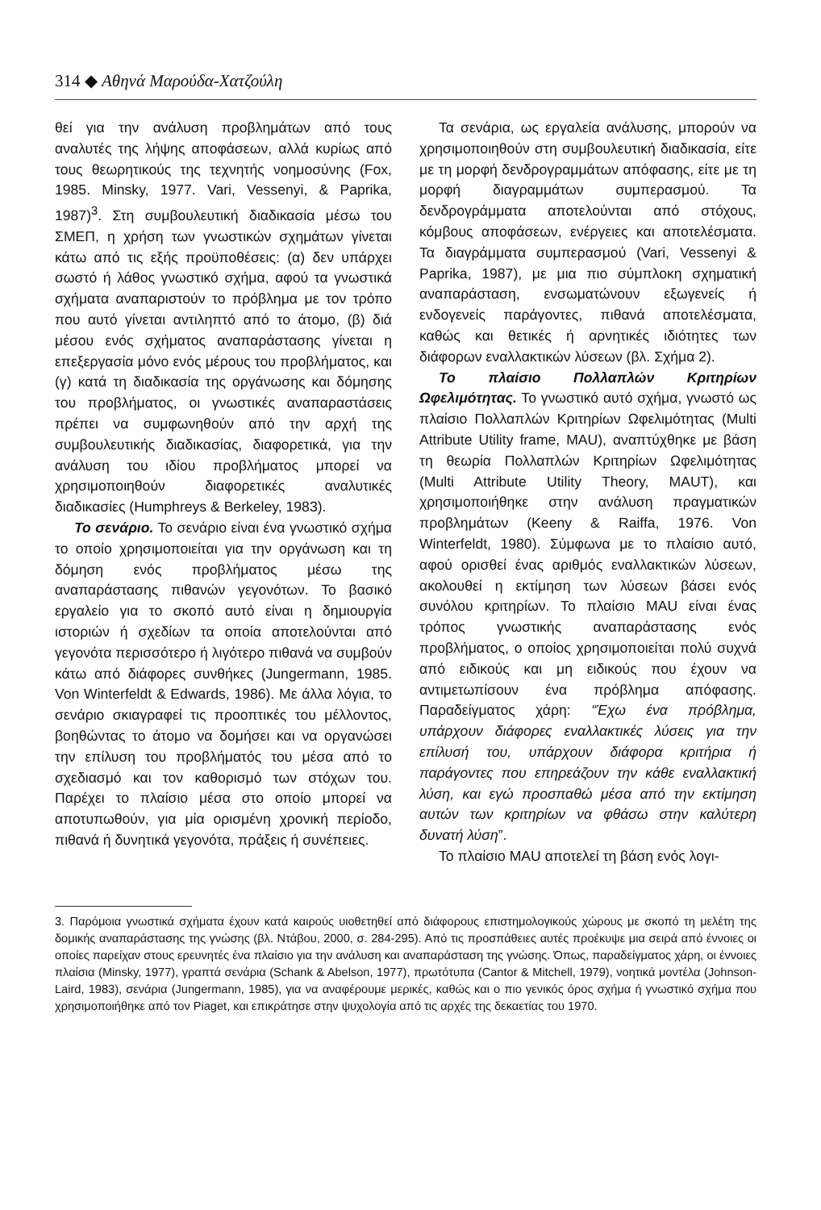314 ◆ Αθηνά Μαρούδα-Χατζούλη
θεί για την ανάλυση προβλημάτων από τους αναλυτές της λήψης αποφάσεων, αλλά κυρίως από τους θεωρητικούς της τεχνητής νοημοσύνης (Fox, 1985. Minsky, 1977. Vari, Vessenyi, & Paprika, 1987)<sup>3</sup>. Στη συμβουλευτική διαδικασία μέσω του ΣΜΕΠ, η χρήση των γνωστικών σχημάτων γίνεται κάτω από τις εξής προϋποθέσεις: (α) δεν υπάρχει σωστό ή λάθος γνωστικό σχήμα, αφού τα γνωστικά σχήματα αναπαριστούν το πρόβλημα με τον τρόπο που αυτό γίνεται αντιληπτό από το άτομο, (β) διά μέσου ενός σχήματος αναπαράστασης γίνεται η επεξεργασία μόνο ενός μέρους του προβλήματος, και (γ) κατά τη διαδικασία της οργάνωσης και δόμησης του προβλήματος, οι γνωστικές αναπαραστάσεις πρέπει να συμφωνηθούν από την αρχή της συμβουλευτικής διαδικασίας, διαφορετικά, για την ανάλυση του ιδίου προβλήματος μπορεί να χρησιμοποιηθούν διαφορετικές αναλυτικές διαδικασίες (Humphreys & Berkeley, 1983).
Το σενάριο. Το σενάριο είναι ένα γνωστικό σχήμα το οποίο χρησιμοποιείται για την οργάνωση και τη δόμηση ενός προβλήματος μέσω της αναπαράστασης πιθανών γεγονότων. Το βασικό εργαλείο για το σκοπό αυτό είναι η δημιουργία ιστοριών ή σχεδίων τα οποία αποτελούνται από γεγονότα περισσότερο ή λιγότερο πιθανά να συμβούν κάτω από διάφορες συνθήκες (Jungermann, 1985. Von Winterfeldt & Edwards, 1986). Με άλλα λόγια, το σενάριο σκιαγραφεί τις προοπτικές του μέλλοντος, βοηθώντας το άτομο να δομήσει και να οργανώσει την επίλυση του προβλήματός του μέσα από το σχεδιασμό και τον καθορισμό των στόχων του. Παρέχει το πλαίσιο μέσα στο οποίο μπορεί να αποτυπωθούν, για μία ορισμένη χρονική περίοδο, πιθανά ή δυνητικά γεγονότα, πράξεις ή συνέπειες.
Τα σενάρια, ως εργαλεία ανάλυσης, μπορούν να χρησιμοποιηθούν στη συμβουλευτική διαδικασία, είτε με τη μορφή δενδρογραμμάτων απόφασης, είτε με τη μορφή διαγραμμάτων συμπερασμού. Τα δενδρογράμματα αποτελούνται από στόχους, κόμβους αποφάσεων, ενέργειες και αποτελέσματα. Τα διαγράμματα συμπερασμού (Vari, Vessenyi & Paprika, 1987), με μια πιο σύμπλοκη σχηματική αναπαράσταση, ενσωματώνουν εξωγενείς ή ενδογενείς παράγοντες, πιθανά αποτελέσματα, καθώς και θετικές ή αρνητικές ιδιότητες των διάφορων εναλλακτικών λύσεων (βλ. Σχήμα 2).
Το πλαίσιο Πολλαπλών Κριτηρίων Ωφελιμότητας. Το γνωστικό αυτό σχήμα, γνωστό ως πλαίσιο Πολλαπλών Κριτηρίων Ωφελιμότητας (Multi Attribute Utility frame, MAU), αναπτύχθηκε με βάση τη θεωρία Πολλαπλών Κριτηρίων Ωφελιμότητας (Multi Attribute Utility Theory, MAUT), και χρησιμοποιήθηκε στην ανάλυση πραγματικών προβλημάτων (Keeny & Raiffa, 1976. Von Winterfeldt, 1980). Σύμφωνα με το πλαίσιο αυτό, αφού ορισθεί ένας αριθμός εναλλακτικών λύσεων, ακολουθεί η εκτίμηση των λύσεων βάσει ενός συνόλου κριτηρίων. Το πλαίσιο MAU είναι ένας τρόπος γνωστικής αναπαράστασης ενός προβλήματος, ο οποίος χρησιμοποιείται πολύ συχνά από ειδικούς και μη ειδικούς που έχουν να αντιμετωπίσουν ένα πρόβλημα απόφασης. Παραδείγματος χάρη: “Έχω ένα πρόβλημα, υπάρχουν διάφορες εναλλακτικές λύσεις για την επίλυσή του, υπάρχουν διάφορα κριτήρια ή παράγοντες που επηρεάζουν την κάθε εναλλακτική λύση, και εγώ προσπαθώ μέσα από την εκτίμηση αυτών των κριτηρίων να φθάσω στην καλύτερη δυνατή λύση”.
Το πλαίσιο MAU αποτελεί τη βάση ενός λογι-
3. Παρόμοια γνωστικά σχήματα έχουν κατά καιρούς υιοθετηθεί από διάφορους επιστημολογικούς χώρους με σκοπό τη μελέτη της δομικής αναπαράστασης της γνώσης (βλ. Ντάβου, 2000, σ. 284-295). Από τις προσπάθειες αυτές προέκυψε μια σειρά από έννοιες οι οποίες παρείχαν στους ερευνητές ένα πλαίσιο για την ανάλυση και αναπαράσταση της γνώσης. Όπως, παραδείγματος χάρη, οι έννοιες πλαίσια (Minsky, 1977), γραπτά σενάρια (Schank & Abelson, 1977), πρωτότυπα (Cantor & Mitchell, 1979), νοητικά μοντέλα (Johnson-Laird, 1983), σενάρια (Jungermann, 1985), για να αναφέρουμε μερικές, καθώς και ο πιο γενικός όρος σχήμα ή γνωστικό σχήμα που χρησιμοποιήθηκε από τον Piaget, και επικράτησε στην ψυχολογία από τις αρχές της δεκαετίας του 1970.